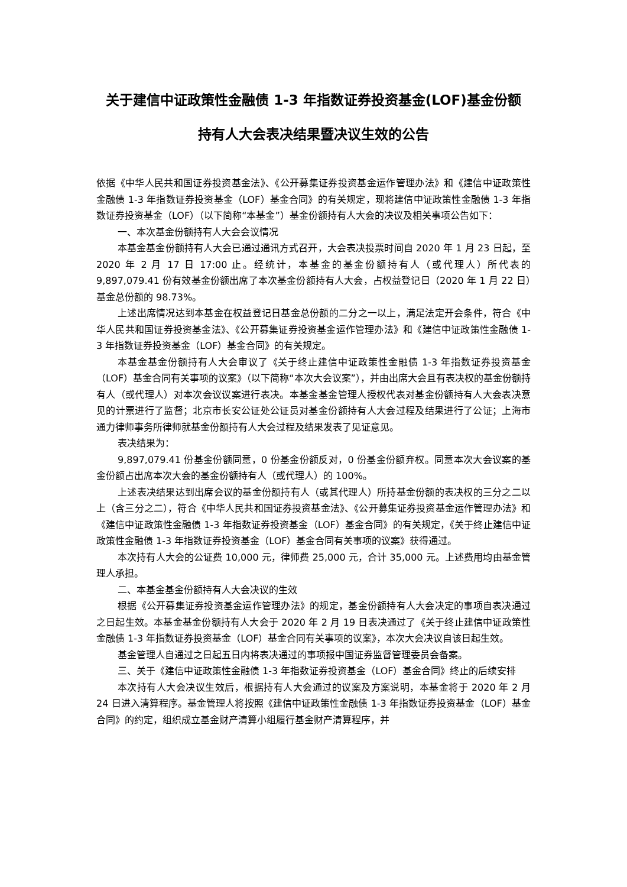关于建信中证政策性金融债 1-3 年指数证券投资基金(LOF)基金份额
持有人大会表决结果暨决议生效的公告
依据《中华人民共和国证券投资基金法》、《公开募集证券投资基金运作管理办法》和《建信中证政策性金融债 1-3 年指数证券投资基金（LOF）基金合同》的有关规定，现将建信中证政策性金融债 1-3 年指数证券投资基金（LOF）（以下简称“本基金”）基金份额持有人大会的决议及相关事项公告如下：
一、本次基金份额持有人大会会议情况
本基金基金份额持有人大会已通过通讯方式召开，大会表决投票时间自 2020 年 1 月 23 日起，至 2020 年 2 月 17 日 17:00 止。经统计，本基金的基金份额持有人（或代理人）所代表的 9,897,079.41 份有效基金份额出席了本次基金份额持有人大会，占权益登记日（2020 年 1 月 22 日）基金总份额的 98.73%。
上述出席情况达到本基金在权益登记日基金总份额的二分之一以上，满足法定开会条件，符合《中华人民共和国证券投资基金法》、《公开募集证券投资基金运作管理办法》和《建信中证政策性金融债 1-3 年指数证券投资基金（LOF）基金合同》的有关规定。
本基金基金份额持有人大会审议了《关于终止建信中证政策性金融债 1-3 年指数证券投资基金（LOF）基金合同有关事项的议案》（以下简称“本次大会议案”），并由出席大会且有表决权的基金份额持有人（或代理人）对本次会议议案进行表决。本基金基金管理人授权代表对基金份额持有人大会表决意见的计票进行了监督；北京市长安公证处公证员对基金份额持有人大会过程及结果进行了公证；上海市通力律师事务所律师就基金份额持有人大会过程及结果发表了见证意见。
表决结果为：
9,897,079.41 份基金份额同意，0 份基金份额反对，0 份基金份额弃权。同意本次大会议案的基金份额占出席本次大会的基金份额持有人（或代理人）的 100%。
上述表决结果达到出席会议的基金份额持有人（或其代理人）所持基金份额的表决权的三分之二以上（含三分之二），符合《中华人民共和国证券投资基金法》、《公开募集证券投资基金运作管理办法》和《建信中证政策性金融债 1-3 年指数证券投资基金（LOF）基金合同》的有关规定，《关于终止建信中证政策性金融债 1-3 年指数证券投资基金（LOF）基金合同有关事项的议案》获得通过。
本次持有人大会的公证费 10,000 元，律师费 25,000 元，合计 35,000 元。上述费用均由基金管理人承担。
二、本基金基金份额持有人大会决议的生效
根据《公开募集证券投资基金运作管理办法》的规定，基金份额持有人大会决定的事项自表决通过之日起生效。本基金基金份额持有人大会于 2020 年 2 月 19 日表决通过了《关于终止建信中证政策性金融债 1-3 年指数证券投资基金（LOF）基金合同有关事项的议案》，本次大会决议自该日起生效。
基金管理人自通过之日起五日内将表决通过的事项报中国证券监督管理委员会备案。
三、关于《建信中证政策性金融债 1-3 年指数证券投资基金（LOF）基金合同》终止的后续安排
本次持有人大会决议生效后，根据持有人大会通过的议案及方案说明，本基金将于 2020 年 2 月 24 日进入清算程序。基金管理人将按照《建信中证政策性金融债 1-3 年指数证券投资基金（LOF）基金合同》的约定，组织成立基金财产清算小组履行基金财产清算程序，并